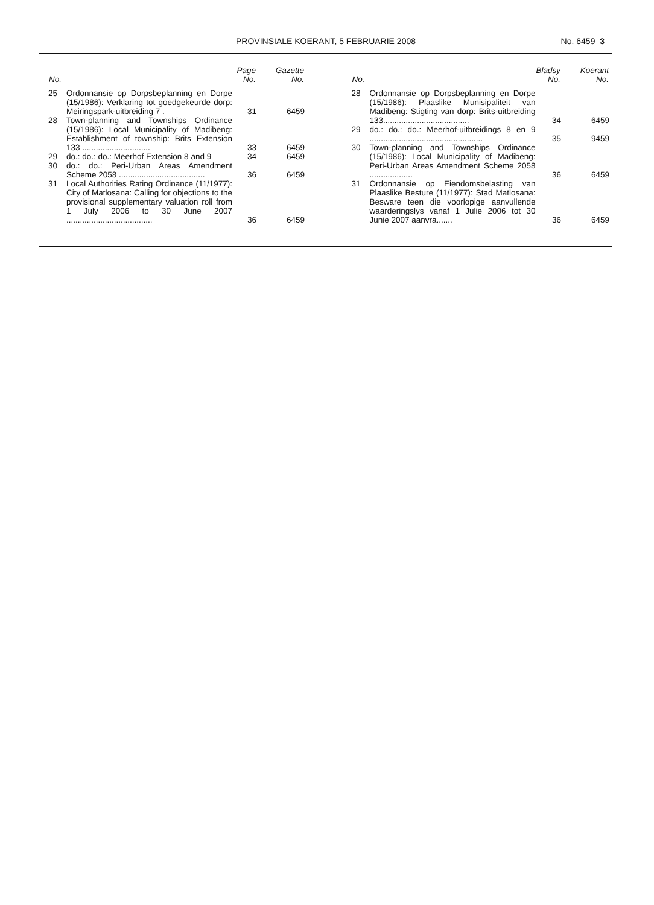PROVINSIALE KOERANT, 5 FEBRUARIE 2008
No. 6459 3
| No. | | Page No. | Gazette No. |
| --- | --- | --- | --- |
| 25 | Ordonnansie op Dorpsbeplanning en Dorpe (15/1986): Verklaring tot goedgekeurde dorp: Meiringspark-uitbreiding 7 . | 31 | 6459 |
| 28 | Town-planning and Townships Ordinance (15/1986): Local Municipality of Madibeng: Establishment of township: Brits Extension 133 .............................. | 33 | 6459 |
| 29 | do.: do.: do.: Meerhof Extension 8 and 9 | 34 | 6459 |
| 30 | do.: do.: Peri-Urban Areas Amendment Scheme 2058 ...................................... | 36 | 6459 |
| 31 | Local Authorities Rating Ordinance (11/1977): City of Matlosana: Calling for objections to the provisional supplementary valuation roll from 1 July 2006 to 30 June 2007 ...................................... | 36 | 6459 |
| No. | | Bladsy No. | Koerant No. |
| --- | --- | --- | --- |
| 28 | Ordonnansie op Dorpsbeplanning en Dorpe (15/1986): Plaaslike Munisipaliteit van Madibeng: Stigting van dorp: Brits-uitbreiding 133...................................... | 34 | 6459 |
| 29 | do.: do.: do.: Meerhof-uitbreidings 8 en 9 .................................................. | 35 | 9459 |
| 30 | Town-planning and Townships Ordinance (15/1986): Local Municipality of Madibeng: Peri-Urban Areas Amendment Scheme 2058 ................... | 36 | 6459 |
| 31 | Ordonnansie op Eiendomsbelasting van Plaaslike Besture (11/1977): Stad Matlosana: Besware teen die voorlopige aanvullende waarderingslys vanaf 1 Julie 2006 tot 30 Junie 2007 aanvra....... | 36 | 6459 |